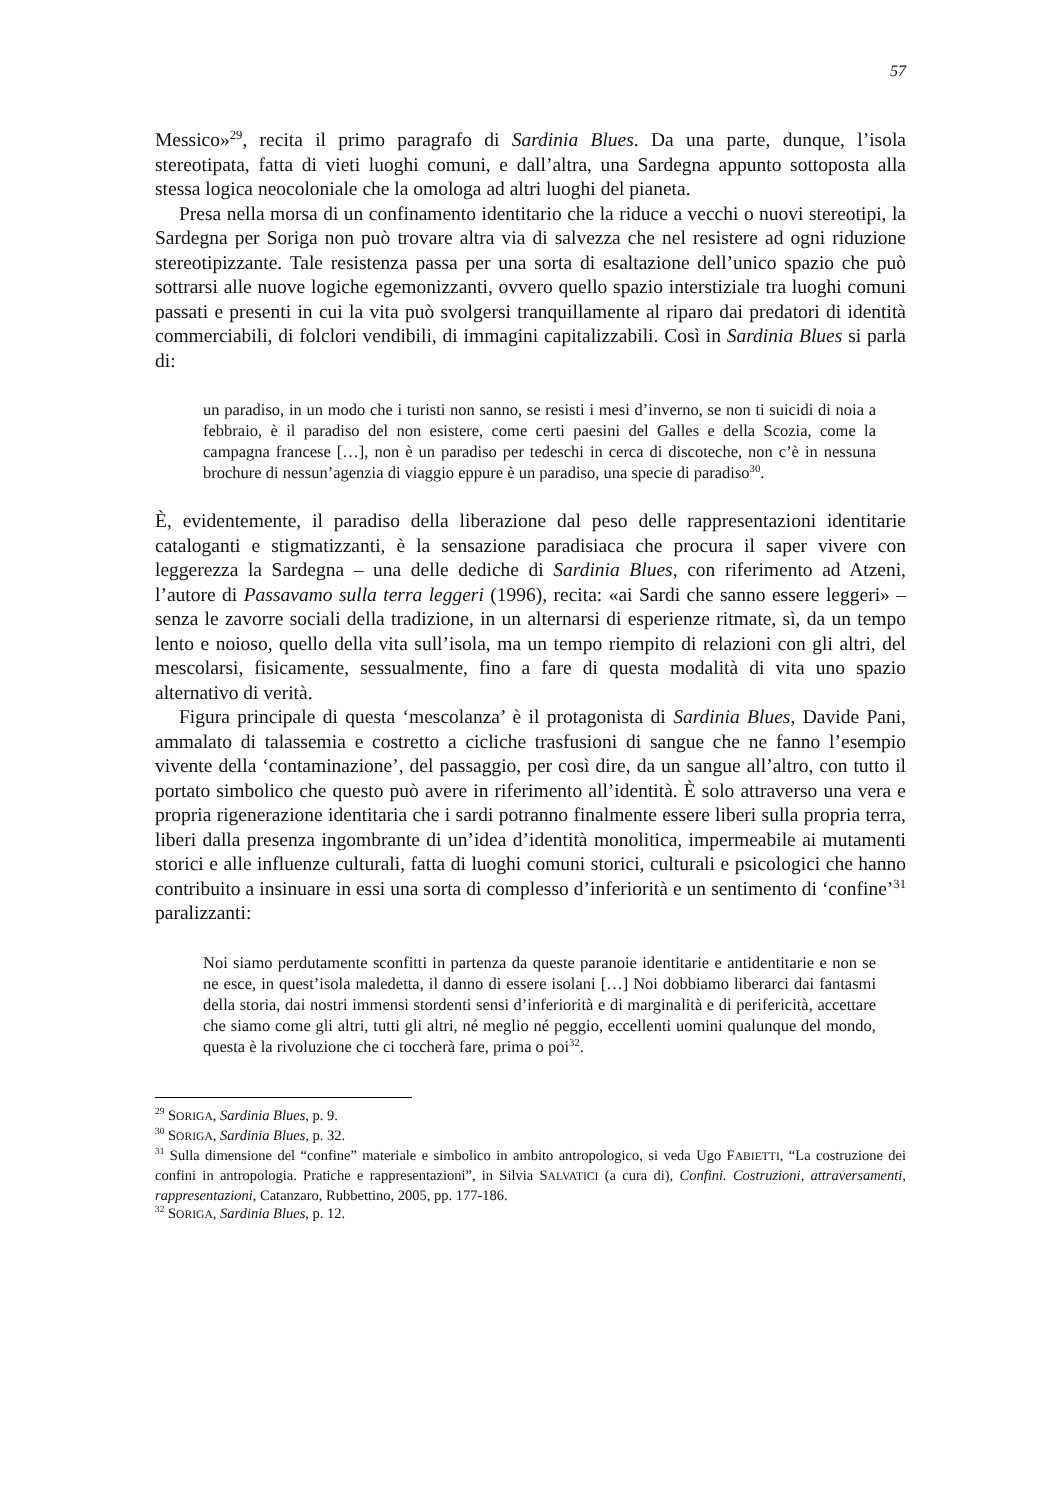57
Messico»<sup>29</sup>, recita il primo paragrafo di Sardinia Blues. Da una parte, dunque, l’isola stereotipata, fatta di vieti luoghi comuni, e dall’altra, una Sardegna appunto sottoposta alla stessa logica neocoloniale che la omologa ad altri luoghi del pianeta.
Presa nella morsa di un confinamento identitario che la riduce a vecchi o nuovi stereotipi, la Sardegna per Soriga non può trovare altra via di salvezza che nel resistere ad ogni riduzione stereotipizzante. Tale resistenza passa per una sorta di esaltazione dell’unico spazio che può sottrarsi alle nuove logiche egemonizzanti, ovvero quello spazio interstiziale tra luoghi comuni passati e presenti in cui la vita può svolgersi tranquillamente al riparo dai predatori di identità commerciabili, di folclori vendibili, di immagini capitalizzabili. Così in Sardinia Blues si parla di:
un paradiso, in un modo che i turisti non sanno, se resisti i mesi d’inverno, se non ti suicidi di noia a febbraio, è il paradiso del non esistere, come certi paesini del Galles e della Scozia, come la campagna francese […], non è un paradiso per tedeschi in cerca di discoteche, non c’è in nessuna brochure di nessun’agenzia di viaggio eppure è un paradiso, una specie di paradiso<sup>30</sup>.
È, evidentemente, il paradiso della liberazione dal peso delle rappresentazioni identitarie cataloganti e stigmatizzanti, è la sensazione paradisiaca che procura il saper vivere con leggerezza la Sardegna – una delle dediche di Sardinia Blues, con riferimento ad Atzeni, l’autore di Passavamo sulla terra leggeri (1996), recita: «ai Sardi che sanno essere leggeri» – senza le zavorre sociali della tradizione, in un alternarsi di esperienze ritmate, sì, da un tempo lento e noioso, quello della vita sull’isola, ma un tempo riempito di relazioni con gli altri, del mescolarsi, fisicamente, sessualmente, fino a fare di questa modalità di vita uno spazio alternativo di verità.
Figura principale di questa ‘mescolanza’ è il protagonista di Sardinia Blues, Davide Pani, ammalato di talassemia e costretto a cicliche trasfusioni di sangue che ne fanno l’esempio vivente della ‘contaminazione’, del passaggio, per così dire, da un sangue all’altro, con tutto il portato simbolico che questo può avere in riferimento all’identità. È solo attraverso una vera e propria rigenerazione identitaria che i sardi potranno finalmente essere liberi sulla propria terra, liberi dalla presenza ingombrante di un’idea d’identità monolitica, impermeabile ai mutamenti storici e alle influenze culturali, fatta di luoghi comuni storici, culturali e psicologici che hanno contribuito a insinuare in essi una sorta di complesso d’inferiorità e un sentimento di ‘confine’<sup>31</sup> paralizzanti:
Noi siamo perdutamente sconfitti in partenza da queste paranoie identitarie e antidentitarie e non se ne esce, in quest’isola maledetta, il danno di essere isolani […] Noi dobbiamo liberarci dai fantasmi della storia, dai nostri immensi stordenti sensi d’inferiorità e di marginalità e di perifericità, accettare che siamo come gli altri, tutti gli altri, né meglio né peggio, eccellenti uomini qualunque del mondo, questa è la rivoluzione che ci toccherà fare, prima o poi<sup>32</sup>.
<sup>29</sup> SORIGA, Sardinia Blues, p. 9.
<sup>30</sup> SORIGA, Sardinia Blues, p. 32.
<sup>31</sup> Sulla dimensione del “confine” materiale e simbolico in ambito antropologico, si veda Ugo FABIETTI, “La costruzione dei confini in antropologia. Pratiche e rappresentazioni”, in Silvia SALVATICI (a cura di), Confini. Costruzioni, attraversamenti, rappresentazioni, Catanzaro, Rubbettino, 2005, pp. 177-186.
<sup>32</sup> SORIGA, Sardinia Blues, p. 12.